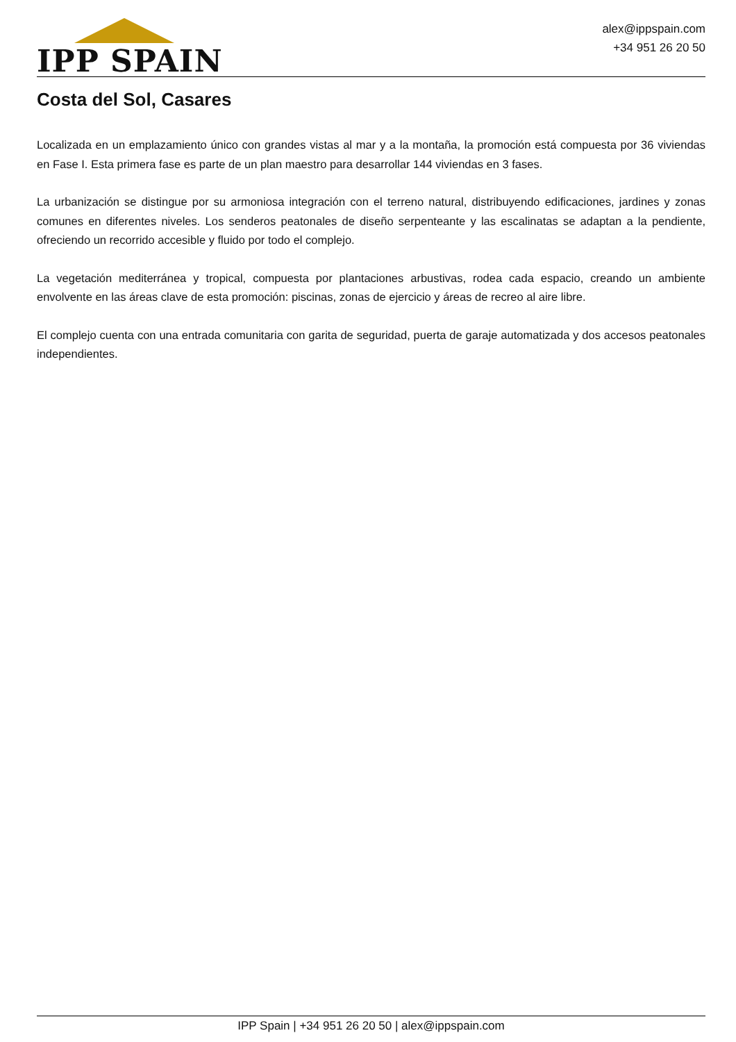IPP SPAIN
alex@ippspain.com
+34 951 26 20 50
Costa del Sol, Casares
Localizada en un emplazamiento único con grandes vistas al mar y a la montaña, la promoción está compuesta por 36 viviendas en Fase I. Esta primera fase es parte de un plan maestro para desarrollar 144 viviendas en 3 fases.
La urbanización se distingue por su armoniosa integración con el terreno natural, distribuyendo edificaciones, jardines y zonas comunes en diferentes niveles. Los senderos peatonales de diseño serpenteante y las escalinatas se adaptan a la pendiente, ofreciendo un recorrido accesible y fluido por todo el complejo.
La vegetación mediterránea y tropical, compuesta por plantaciones arbustivas, rodea cada espacio, creando un ambiente envolvente en las áreas clave de esta promoción: piscinas, zonas de ejercicio y áreas de recreo al aire libre.
El complejo cuenta con una entrada comunitaria con garita de seguridad, puerta de garaje automatizada y dos accesos peatonales independientes.
IPP Spain | +34 951 26 20 50 | alex@ippspain.com